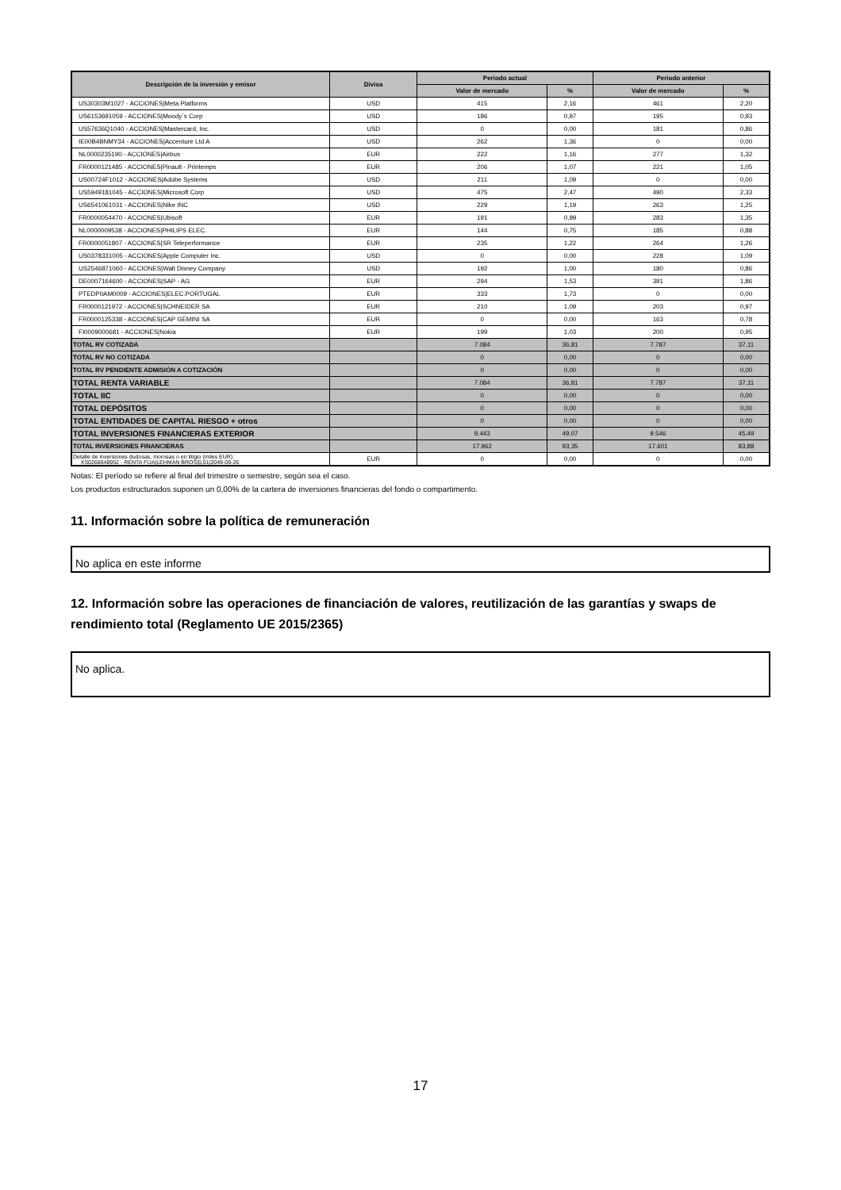| Descripción de la inversión y emisor | Divisa | Periodo actual | | Periodo anterior | |
| --- | --- | --- | --- | --- | --- |
| | | Valor de mercado | % | Valor de mercado | % |
| US30303M1027 - ACCIONES/Meta Platforms | USD | 415 | 2,16 | 461 | 2,20 |
| US6153691059 - ACCIONES/Moody´s Corp | USD | 186 | 0,97 | 195 | 0,93 |
| US57636Q1040 - ACCIONES/Mastercard, Inc. | USD | 0 | 0,00 | 181 | 0,86 |
| IE00B4BNMY34 - ACCIONES/Accenture Ltd A | USD | 262 | 1,36 | 0 | 0,00 |
| NL0000235190 - ACCIONES/Airbus | EUR | 222 | 1,16 | 277 | 1,32 |
| FR0000121485 - ACCIONES/Pinault - Printemps | EUR | 206 | 1,07 | 221 | 1,05 |
| US00724F1012 - ACCIONES/Adobe Systems | USD | 211 | 1,09 | 0 | 0,00 |
| US5949181045 - ACCIONES/Microsoft Corp | USD | 475 | 2,47 | 490 | 2,33 |
| US6541061031 - ACCIONES/Nike INC | USD | 229 | 1,19 | 263 | 1,25 |
| FR0000054470 - ACCIONES/Ubisoft | EUR | 191 | 0,99 | 283 | 1,35 |
| NL0000009538 - ACCIONES/PHILIPS ELEC. | EUR | 144 | 0,75 | 185 | 0,88 |
| FR0000051807 - ACCIONES/SR Teleperformance | EUR | 235 | 1,22 | 264 | 1,26 |
| US0378331005 - ACCIONES/Apple Computer Inc. | USD | 0 | 0,00 | 228 | 1,09 |
| US2546871060 - ACCIONES/Walt Disney Company | USD | 192 | 1,00 | 180 | 0,86 |
| DE0007164600 - ACCIONES/SAP - AG | EUR | 294 | 1,53 | 391 | 1,86 |
| PTEDP0AM0009 - ACCIONES/ELEC.PORTUGAL | EUR | 333 | 1,73 | 0 | 0,00 |
| FR0000121972 - ACCIONES/SCHNEIDER SA | EUR | 210 | 1,09 | 203 | 0,97 |
| FR0000125338 - ACCIONES/CAP GEMINI SA | EUR | 0 | 0,00 | 163 | 0,78 |
| FI0009000681 - ACCIONES/Nokia | EUR | 199 | 1,03 | 200 | 0,95 |
| TOTAL RV COTIZADA | | 7.084 | 36,81 | 7.787 | 37,11 |
| TOTAL RV NO COTIZADA | | 0 | 0,00 | 0 | 0,00 |
| TOTAL RV PENDIENTE ADMISIÓN A COTIZACIÓN | | 0 | 0,00 | 0 | 0,00 |
| TOTAL RENTA VARIABLE | | 7.084 | 36,81 | 7.787 | 37,11 |
| TOTAL IIC | | 0 | 0,00 | 0 | 0,00 |
| TOTAL DEPÓSITOS | | 0 | 0,00 | 0 | 0,00 |
| TOTAL ENTIDADES DE CAPITAL RIESGO + otros | | 0 | 0,00 | 0 | 0,00 |
| TOTAL INVERSIONES FINANCIERAS EXTERIOR | | 9.443 | 49,07 | 9.546 | 45,49 |
| TOTAL INVERSIONES FINANCIERAS | | 17.962 | 93,35 | 17.601 | 83,88 |
| Detalle de inversiones dudosas, morosas o en litigio (miles EUR): XS0268648952 - RENTA FIJA/LEHMAN BROS/0,01/2049-09-26 | EUR | 0 | 0,00 | 0 | 0,00 |
Notas: El período se refiere al final del trimestre o semestre, según sea el caso.
Los productos estructurados suponen un 0,00% de la cartera de inversiones financieras del fondo o compartimento.
11. Información sobre la política de remuneración
No aplica en este informe
12. Información sobre las operaciones de financiación de valores, reutilización de las garantías y swaps de rendimiento total (Reglamento UE 2015/2365)
No aplica.
17